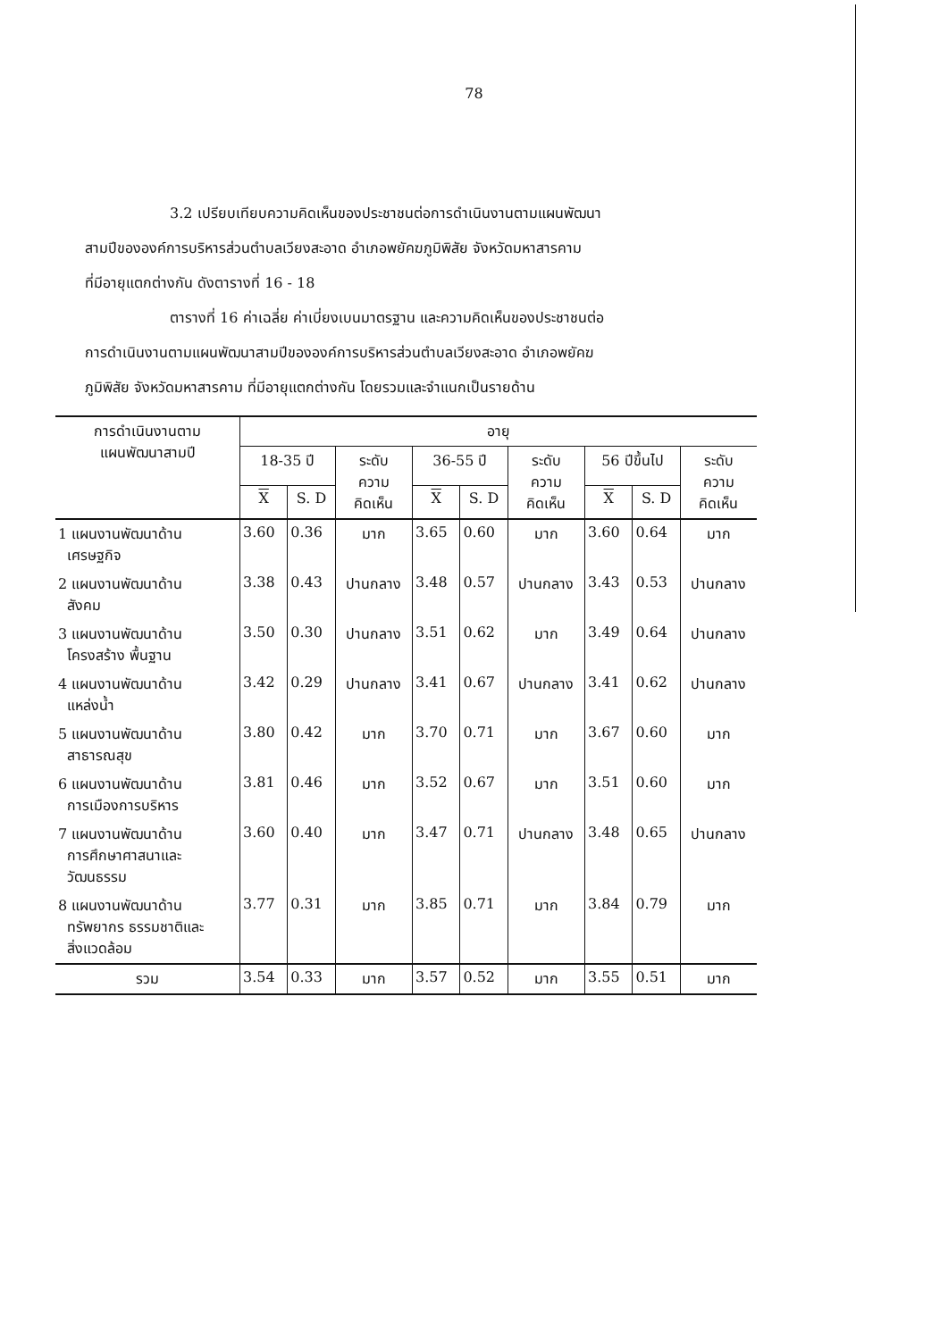78
3.2 เปรียบเทียบความคิดเห็นของประชาชนต่อการดำเนินงานตามแผนพัฒนา
สามปีขององค์การบริหารส่วนตำบลเวียงสะอาด อำเภอพยัคฆภูมิพิสัย จังหวัดมหาสารคาม
ที่มีอายุแตกต่างกัน ดังตารางที่ 16 - 18
ตารางที่ 16 ค่าเฉลี่ย ค่าเบี่ยงเบนมาตรฐาน และความคิดเห็นของประชาชนต่อ
การดำเนินงานตามแผนพัฒนาสามปีขององค์การบริหารส่วนตำบลเวียงสะอาด อำเภอพยัคฆ
ภูมิพิสัย จังหวัดมหาสารคาม ที่มีอายุแตกต่างกัน โดยรวมและจำแนกเป็นรายด้าน
| การดำเนินงานตาม แผนพัฒนาสามปี | อายุ | | | | | | | | |
| --- | --- | --- | --- | --- | --- | --- | --- | --- | --- |
| | 18-35 ปี | | ระดับ ความ คิดเห็น | 36-55 ปี | | ระดับ ความ คิดเห็น | 56 ปีขึ้นไป | | ระดับ ความ คิดเห็น |
| | X | S. D | | X | S. D | | X | S. D | |
| 1 แผนงานพัฒนาด้าน เศรษฐกิจ | 3.60 | 0.36 | มาก | 3.65 | 0.60 | มาก | 3.60 | 0.64 | มาก |
| 2 แผนงานพัฒนาด้าน สังคม | 3.38 | 0.43 | ปานกลาง | 3.48 | 0.57 | ปานกลาง | 3.43 | 0.53 | ปานกลาง |
| 3 แผนงานพัฒนาด้าน โครงสร้าง พื้นฐาน | 3.50 | 0.30 | ปานกลาง | 3.51 | 0.62 | มาก | 3.49 | 0.64 | ปานกลาง |
| 4 แผนงานพัฒนาด้าน แหล่งน้ำ | 3.42 | 0.29 | ปานกลาง | 3.41 | 0.67 | ปานกลาง | 3.41 | 0.62 | ปานกลาง |
| 5 แผนงานพัฒนาด้าน สาธารณสุข | 3.80 | 0.42 | มาก | 3.70 | 0.71 | มาก | 3.67 | 0.60 | มาก |
| 6 แผนงานพัฒนาด้าน การเมืองการบริหาร | 3.81 | 0.46 | มาก | 3.52 | 0.67 | มาก | 3.51 | 0.60 | มาก |
| 7 แผนงานพัฒนาด้าน การศึกษาศาสนาและ วัฒนธรรม | 3.60 | 0.40 | มาก | 3.47 | 0.71 | ปานกลาง | 3.48 | 0.65 | ปานกลาง |
| 8 แผนงานพัฒนาด้าน ทรัพยากร ธรรมชาติและ สิ่งแวดล้อม | 3.77 | 0.31 | มาก | 3.85 | 0.71 | มาก | 3.84 | 0.79 | มาก |
| รวม | 3.54 | 0.33 | มาก | 3.57 | 0.52 | มาก | 3.55 | 0.51 | มาก |